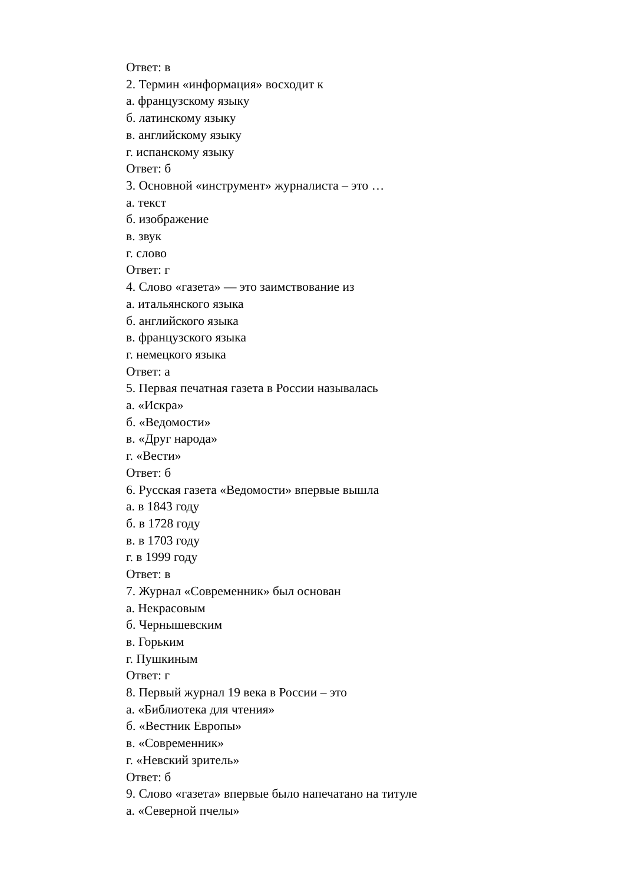Ответ: в
2. Термин «информация» восходит к
а. французскому языку
б. латинскому языку
в. английскому языку
г. испанскому языку
Ответ: б
3. Основной «инструмент» журналиста – это …
а. текст
б. изображение
в. звук
г. слово
Ответ: г
4. Слово «газета» — это заимствование из
а. итальянского языка
б. английского языка
в. французского языка
г. немецкого языка
Ответ: а
5. Первая печатная газета в России называлась
а. «Искра»
б. «Ведомости»
в. «Друг народа»
г. «Вести»
Ответ: б
6. Русская газета «Ведомости» впервые вышла
а. в 1843 году
б. в 1728 году
в. в 1703 году
г. в 1999 году
Ответ: в
7. Журнал «Современник» был основан
а. Некрасовым
б. Чернышевским
в. Горьким
г. Пушкиным
Ответ: г
8. Первый журнал 19 века в России – это
а. «Библиотека для чтения»
б. «Вестник Европы»
в. «Современник»
г. «Невский зритель»
Ответ: б
9. Слово «газета» впервые было напечатано на титуле
а. «Северной пчелы»